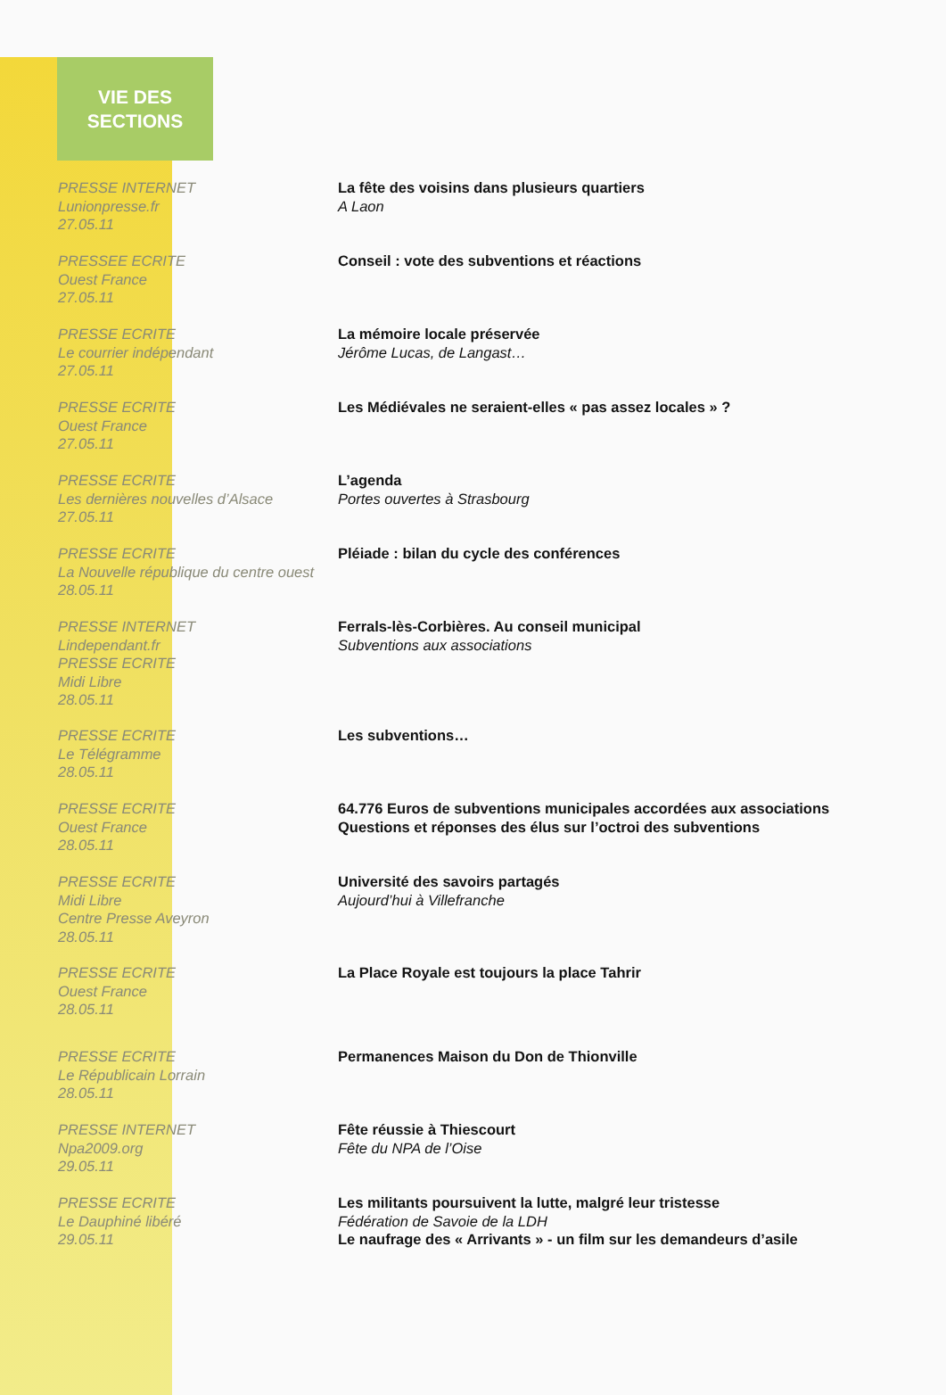VIE DES
SECTIONS
PRESSE INTERNET
Lunionpresse.fr
27.05.11
La fête des voisins dans plusieurs quartiers
A Laon
PRESSEE ECRITE
Ouest France
27.05.11
Conseil : vote des subventions et réactions
PRESSE ECRITE
Le courrier indépendant
27.05.11
La mémoire locale préservée
Jérôme Lucas, de Langast…
PRESSE ECRITE
Ouest France
27.05.11
Les Médiévales ne seraient-elles « pas assez locales » ?
PRESSE ECRITE
Les dernières nouvelles d’Alsace
27.05.11
L’agenda
Portes ouvertes à Strasbourg
PRESSE ECRITE
La Nouvelle république du centre ouest
28.05.11
Pléiade : bilan du cycle des conférences
PRESSE INTERNET
Lindependant.fr
PRESSE ECRITE
Midi Libre
28.05.11
Ferrals-lès-Corbières. Au conseil municipal
Subventions aux associations
PRESSE ECRITE
Le Télégramme
28.05.11
Les subventions…
PRESSE ECRITE
Ouest France
28.05.11
64.776 Euros de subventions municipales accordées aux associations
Questions et réponses des élus sur l’octroi des subventions
PRESSE ECRITE
Midi Libre
Centre Presse Aveyron
28.05.11
Université des savoirs partagés
Aujourd’hui à Villefranche
PRESSE ECRITE
Ouest France
28.05.11
La Place Royale est toujours la place Tahrir
PRESSE ECRITE
Le Républicain Lorrain
28.05.11
Permanences Maison du Don de Thionville
PRESSE INTERNET
Npa2009.org
29.05.11
Fête réussie à Thiescourt
Fête du NPA de l’Oise
PRESSE ECRITE
Le Dauphiné libéré
29.05.11
Les militants poursuivent la lutte, malgré leur tristesse
Fédération de Savoie de la LDH
Le naufrage des « Arrivants » - un film sur les demandeurs d’asile